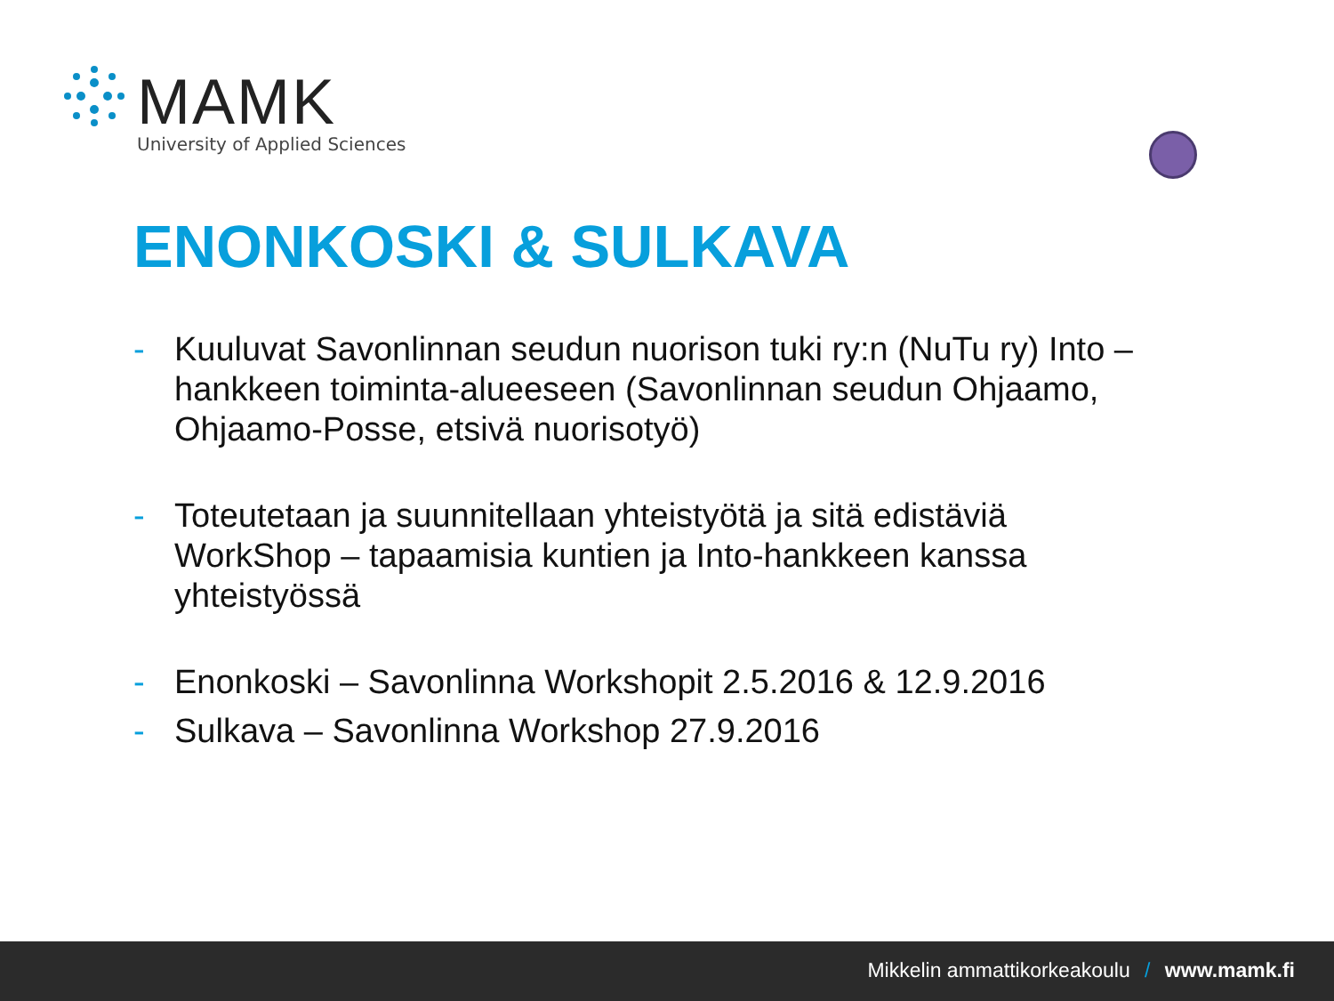MAMK
University of Applied Sciences
ENONKOSKI & SULKAVA
- Kuuluvat Savonlinnan seudun nuorison tuki ry:n (NuTu ry) Into –hankkeen toiminta-alueeseen (Savonlinnan seudun Ohjaamo, Ohjaamo-Posse, etsivä nuorisotyö)
- Toteutetaan ja suunnitellaan yhteistyötä ja sitä edistäviä WorkShop – tapaamisia kuntien ja Into-hankkeen kanssa yhteistyössä
- Enonkoski – Savonlinna Workshopit 2.5.2016 & 12.9.2016
- Sulkava – Savonlinna Workshop 27.9.2016
Mikkelin ammattikorkeakoulu / www.mamk.fi